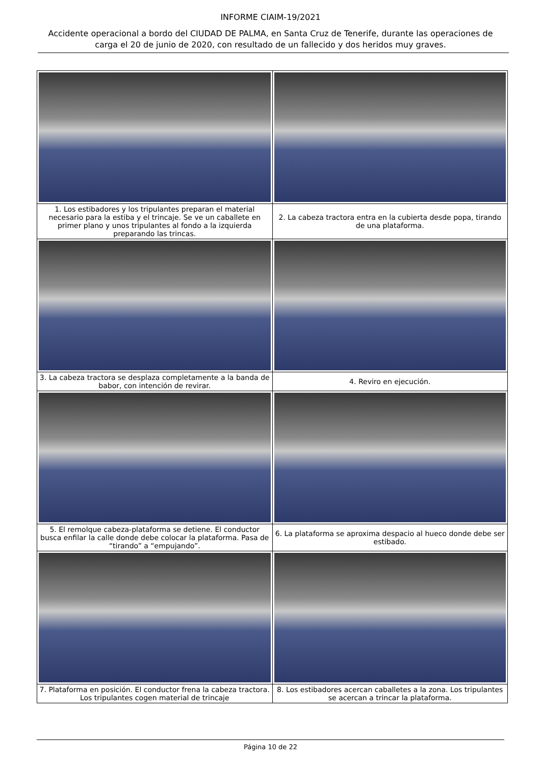INFORME CIAIM-19/2021
Accidente operacional a bordo del CIUDAD DE PALMA, en Santa Cruz de Tenerife, durante las operaciones de carga el 20 de junio de 2020, con resultado de un fallecido y dos heridos muy graves.
| 1. Los estibadores y los tripulantes preparan el material necesario para la estiba y el trincaje. Se ve un caballete en primer plano y unos tripulantes al fondo a la izquierda preparando las trincas. | 2. La cabeza tractora entra en la cubierta desde popa, tirando de una plataforma. |
| 3. La cabeza tractora se desplaza completamente a la banda de babor, con intención de revirar. | 4. Reviro en ejecución. |
| 5. El remolque cabeza-plataforma se detiene. El conductor busca enfilar la calle donde debe colocar la plataforma. Pasa de “tirando” a “empujando”. | 6. La plataforma se aproxima despacio al hueco donde debe ser estibado. |
| 7. Plataforma en posición. El conductor frena la cabeza tractora. Los tripulantes cogen material de trincaje | 8. Los estibadores acercan caballetes a la zona. Los tripulantes se acercan a trincar la plataforma. |
Página 10 de 22